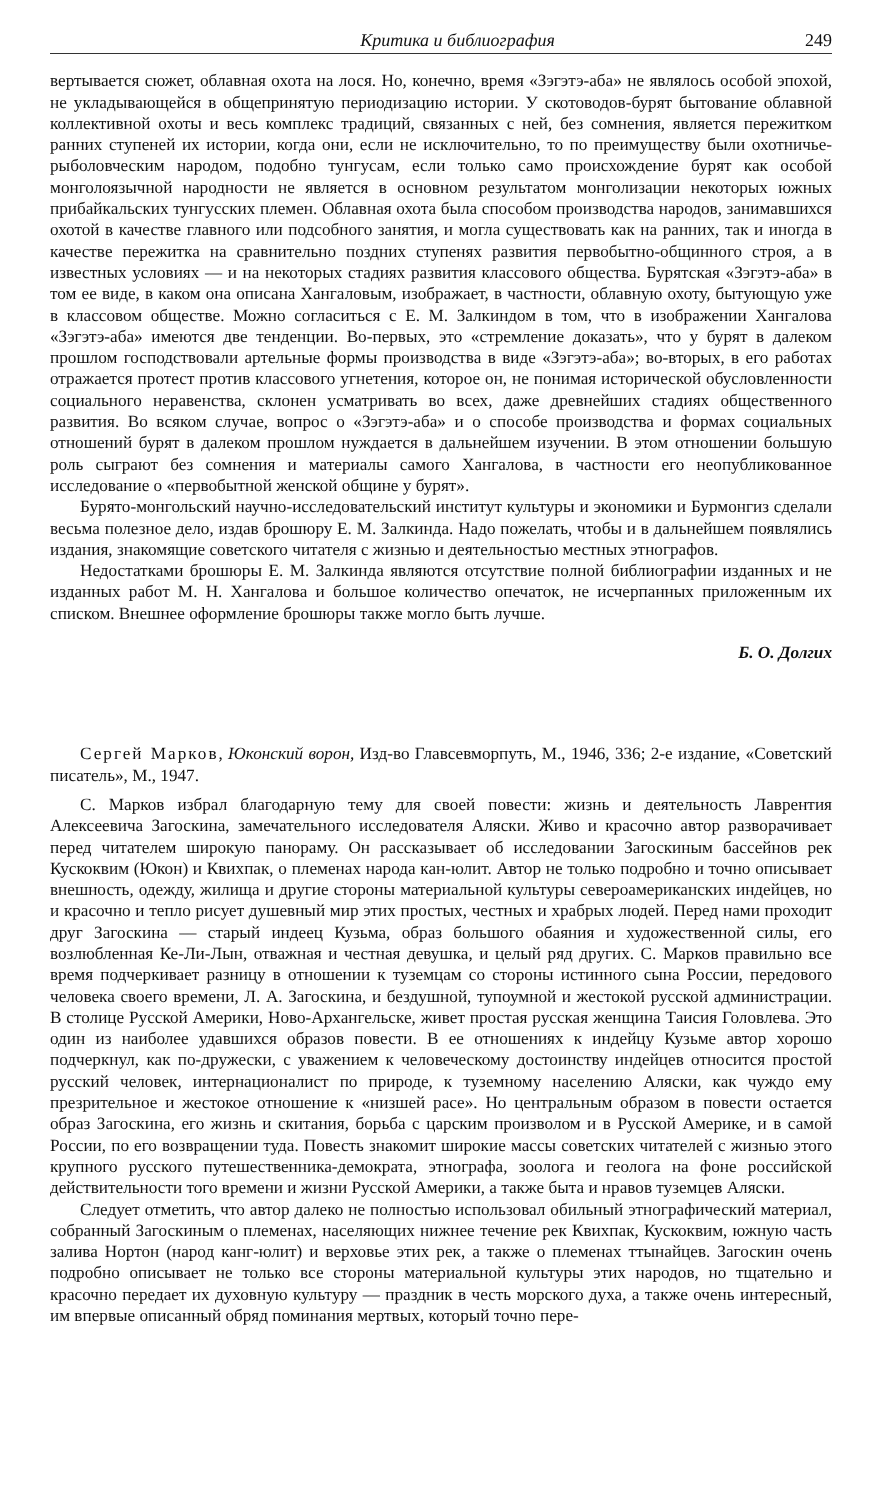Критика и библиография 249
вертывается сюжет, облавная охота на лося. Но, конечно, время «Зэгэтэ-аба» не являлось особой эпохой, не укладывающейся в общепринятую периодизацию истории. У скотоводов-бурят бытование облавной коллективной охоты и весь комплекс традиций, связанных с ней, без сомнения, является пережитком ранних ступеней их истории, когда они, если не исключительно, то по преимуществу были охотничье-рыболовческим народом, подобно тунгусам, если только само происхождение бурят как особой монголоязычной народности не является в основном результатом монголизации некоторых южных прибайкальских тунгусских племен. Облавная охота была способом производства народов, занимавшихся охотой в качестве главного или подсобного занятия, и могла существовать как на ранних, так и иногда в качестве пережитка на сравнительно поздних ступенях развития первобытно-общинного строя, а в известных условиях — и на некоторых стадиях развития классового общества. Бурятская «Зэгэтэ-аба» в том ее виде, в каком она описана Хангаловым, изображает, в частности, облавную охоту, бытующую уже в классовом обществе. Можно согласиться с Е. М. Залкиндом в том, что в изображении Хангалова «Зэгэтэ-аба» имеются две тенденции. Во-первых, это «стремление доказать», что у бурят в далеком прошлом господствовали артельные формы производства в виде «Зэгэтэ-аба»; во-вторых, в его работах отражается протест против классового угнетения, которое он, не понимая исторической обусловленности социального неравенства, склонен усматривать во всех, даже древнейших стадиях общественного развития. Во всяком случае, вопрос о «Зэгэтэ-аба» и о способе производства и формах социальных отношений бурят в далеком прошлом нуждается в дальнейшем изучении. В этом отношении большую роль сыграют без сомнения и материалы самого Хангалова, в частности его неопубликованное исследование о «первобытной женской общине у бурят».
Бурято-монгольский научно-исследовательский институт культуры и экономики и Бурмонгиз сделали весьма полезное дело, издав брошюру Е. М. Залкинда. Надо пожелать, чтобы и в дальнейшем появлялись издания, знакомящие советского читателя с жизнью и деятельностью местных этнографов.
Недостатками брошюры Е. М. Залкинда являются отсутствие полной библиографии изданных и не изданных работ М. Н. Хангалова и большое количество опечаток, не исчерпанных приложенным их списком. Внешнее оформление брошюры также могло быть лучше.
Б. О. Долгих
Сергей Марков, Юконский ворон, Изд-во Главсевморпуть, М., 1946, 336; 2-е издание, «Советский писатель», М., 1947.
С. Марков избрал благодарную тему для своей повести: жизнь и деятельность Лаврентия Алексеевича Загоскина, замечательного исследователя Аляски. Живо и красочно автор разворачивает перед читателем широкую панораму. Он рассказывает об исследовании Загоскиным бассейнов рек Кускоквим (Юкон) и Квихпак, о племенах народа кан-юлит. Автор не только подробно и точно описывает внешность, одежду, жилища и другие стороны материальной культуры североамериканских индейцев, но и красочно и тепло рисует душевный мир этих простых, честных и храбрых людей. Перед нами проходит друг Загоскина — старый индеец Кузьма, образ большого обаяния и художественной силы, его возлюбленная Ке-Ли-Лын, отважная и честная девушка, и целый ряд других. С. Марков правильно все время подчеркивает разницу в отношении к туземцам со стороны истинного сына России, передового человека своего времени, Л. А. Загоскина, и бездушной, тупоумной и жестокой русской администрации. В столице Русской Америки, Ново-Архангельске, живет простая русская женщина Таисия Головлева. Это один из наиболее удавшихся образов повести. В ее отношениях к индейцу Кузьме автор хорошо подчеркнул, как по-дружески, с уважением к человеческому достоинству индейцев относится простой русский человек, интернационалист по природе, к туземному населению Аляски, как чуждо ему презрительное и жестокое отношение к «низшей расе». Но центральным образом в повести остается образ Загоскина, его жизнь и скитания, борьба с царским произволом и в Русской Америке, и в самой России, по его возвращении туда. Повесть знакомит широкие массы советских читателей с жизнью этого крупного русского путешественника-демократа, этнографа, зоолога и геолога на фоне российской действительности того времени и жизни Русской Америки, а также быта и нравов туземцев Аляски.
Следует отметить, что автор далеко не полностью использовал обильный этнографический материал, собранный Загоскиным о племенах, населяющих нижнее течение рек Квихпак, Кускоквим, южную часть залива Нортон (народ канг-юлит) и верховье этих рек, а также о племенах ттынайцев. Загоскин очень подробно описывает не только все стороны материальной культуры этих народов, но тщательно и красочно передает их духовную культуру — праздник в честь морского духа, а также очень интересный, им впервые описанный обряд поминания мертвых, который точно пере-